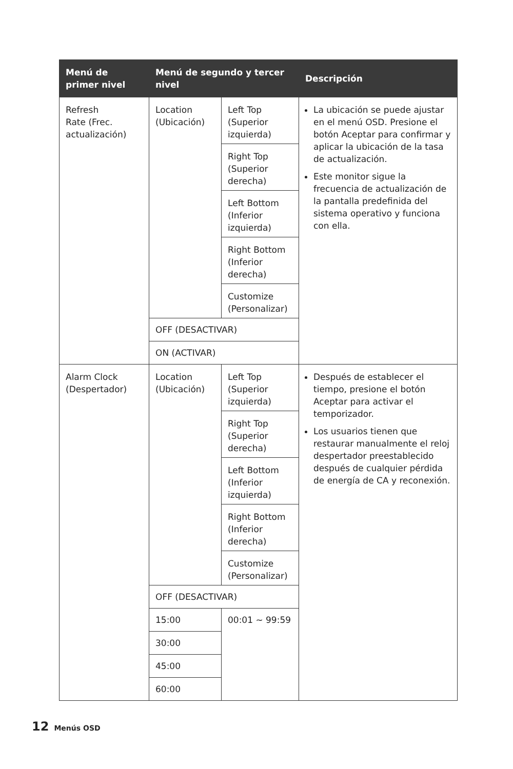| Menú de primer nivel | Menú de segundo y tercer nivel | | Descripción |
| --- | --- | --- | --- |
| Refresh Rate (Frec. actualización) | Location (Ubicación) | Left Top (Superior izquierda) | La ubicación se puede ajustar en el menú OSD. Presione el botón Aceptar para confirmar y aplicar la ubicación de la tasa de actualización. Este monitor sigue la frecuencia de actualización de la pantalla predefinida del sistema operativo y funciona con ella. |
| | | Right Top (Superior derecha) | |
| | | Left Bottom (Inferior izquierda) | |
| | | Right Bottom (Inferior derecha) | |
| | | Customize (Personalizar) | |
| | OFF (DESACTIVAR) | | |
| | ON (ACTIVAR) | | |
| Alarm Clock (Despertador) | Location (Ubicación) | Left Top (Superior izquierda) | Después de establecer el tiempo, presione el botón Aceptar para activar el temporizador. Los usuarios tienen que restaurar manualmente el reloj despertador preestablecido después de cualquier pérdida de energía de CA y reconexión. |
| | | Right Top (Superior derecha) | |
| | | Left Bottom (Inferior izquierda) | |
| | | Right Bottom (Inferior derecha) | |
| | | Customize (Personalizar) | |
| | OFF (DESACTIVAR) | | |
| | 15:00 | 00:01 ~ 99:59 | |
| | 30:00 | | |
| | 45:00 | | |
| | 60:00 | | |
12 Menús OSD